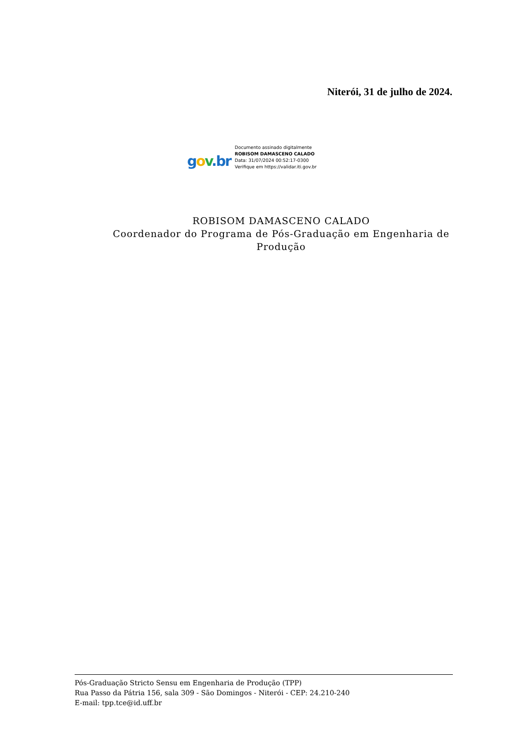Niterói, 31 de julho de 2024.
gov.br
Documento assinado digitalmente
ROBISOM DAMASCENO CALADO
Data: 31/07/2024 00:52:17-0300
Verifique em https://validar.iti.gov.br
ROBISOM DAMASCENO CALADO
Coordenador do Programa de Pós-Graduação em Engenharia de Produção
Pós-Graduação Stricto Sensu em Engenharia de Produção (TPP)
Rua Passo da Pátria 156, sala 309 - São Domingos - Niterói - CEP: 24.210-240
E-mail: tpp.tce@id.uff.br